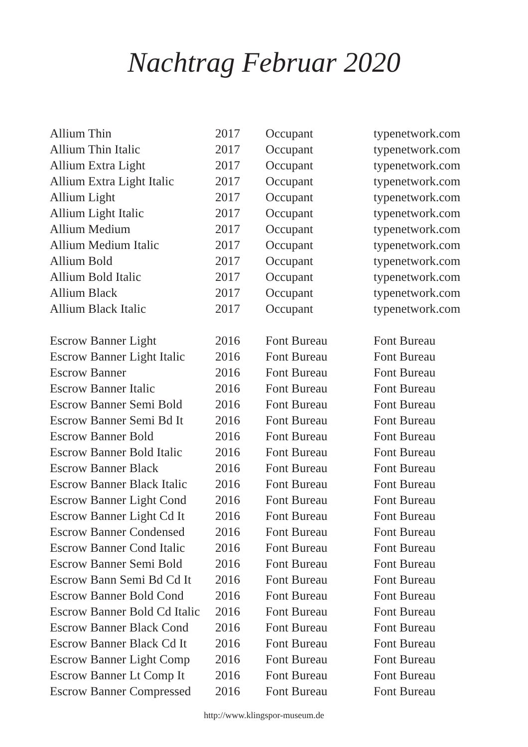Nachtrag Februar 2020
| Allium Thin | 2017 | Occupant | typenetwork.com |
| Allium Thin Italic | 2017 | Occupant | typenetwork.com |
| Allium Extra Light | 2017 | Occupant | typenetwork.com |
| Allium Extra Light Italic | 2017 | Occupant | typenetwork.com |
| Allium Light | 2017 | Occupant | typenetwork.com |
| Allium Light Italic | 2017 | Occupant | typenetwork.com |
| Allium Medium | 2017 | Occupant | typenetwork.com |
| Allium Medium Italic | 2017 | Occupant | typenetwork.com |
| Allium Bold | 2017 | Occupant | typenetwork.com |
| Allium Bold Italic | 2017 | Occupant | typenetwork.com |
| Allium Black | 2017 | Occupant | typenetwork.com |
| Allium Black Italic | 2017 | Occupant | typenetwork.com |
| Escrow Banner Light | 2016 | Font Bureau | Font Bureau |
| Escrow Banner Light Italic | 2016 | Font Bureau | Font Bureau |
| Escrow Banner | 2016 | Font Bureau | Font Bureau |
| Escrow Banner Italic | 2016 | Font Bureau | Font Bureau |
| Escrow Banner Semi Bold | 2016 | Font Bureau | Font Bureau |
| Escrow Banner Semi Bd It | 2016 | Font Bureau | Font Bureau |
| Escrow Banner Bold | 2016 | Font Bureau | Font Bureau |
| Escrow Banner Bold Italic | 2016 | Font Bureau | Font Bureau |
| Escrow Banner Black | 2016 | Font Bureau | Font Bureau |
| Escrow Banner Black Italic | 2016 | Font Bureau | Font Bureau |
| Escrow Banner Light Cond | 2016 | Font Bureau | Font Bureau |
| Escrow Banner Light Cd It | 2016 | Font Bureau | Font Bureau |
| Escrow Banner Condensed | 2016 | Font Bureau | Font Bureau |
| Escrow Banner Cond Italic | 2016 | Font Bureau | Font Bureau |
| Escrow Banner Semi Bold | 2016 | Font Bureau | Font Bureau |
| Escrow Bann Semi Bd Cd It | 2016 | Font Bureau | Font Bureau |
| Escrow Banner Bold Cond | 2016 | Font Bureau | Font Bureau |
| Escrow Banner Bold Cd Italic | 2016 | Font Bureau | Font Bureau |
| Escrow Banner Black Cond | 2016 | Font Bureau | Font Bureau |
| Escrow Banner Black Cd It | 2016 | Font Bureau | Font Bureau |
| Escrow Banner Light Comp | 2016 | Font Bureau | Font Bureau |
| Escrow Banner Lt Comp It | 2016 | Font Bureau | Font Bureau |
| Escrow Banner Compressed | 2016 | Font Bureau | Font Bureau |
http://www.klingspor-museum.de